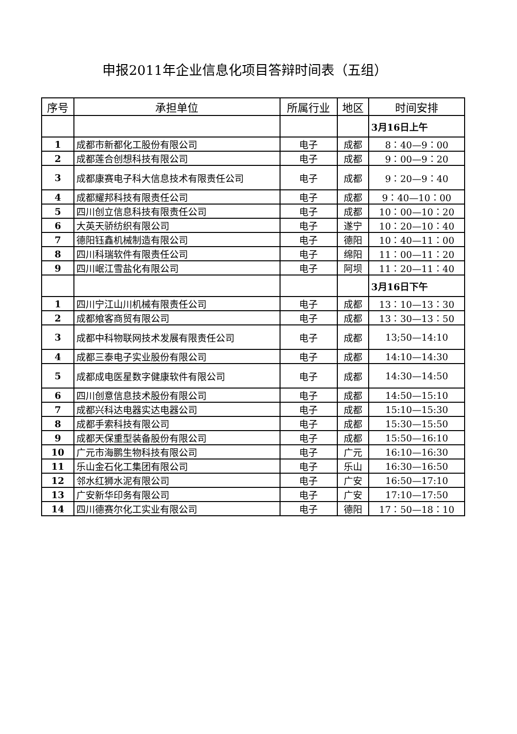申报2011年企业信息化项目答辩时间表（五组）
| 序号 | 承担单位 | 所属行业 | 地区 | 时间安排 |
| --- | --- | --- | --- | --- |
| | | | | 3月16日上午 |
| 1 | 成都市新都化工股份有限公司 | 电子 | 成都 | 8：40—9：00 |
| 2 | 成都莲合创想科技有限公司 | 电子 | 成都 | 9：00—9：20 |
| 3 | 成都康赛电子科大信息技术有限责任公司 | 电子 | 成都 | 9：20—9：40 |
| 4 | 成都耀邦科技有限责任公司 | 电子 | 成都 | 9：40—10：00 |
| 5 | 四川创立信息科技有限责任公司 | 电子 | 成都 | 10：00—10：20 |
| 6 | 大英天骄纺织有限公司 | 电子 | 遂宁 | 10：20—10：40 |
| 7 | 德阳钰鑫机械制造有限公司 | 电子 | 德阳 | 10：40—11：00 |
| 8 | 四川科瑞软件有限责任公司 | 电子 | 绵阳 | 11：00—11：20 |
| 9 | 四川岷江雪盐化有限公司 | 电子 | 阿坝 | 11：20—11：40 |
| | | | | 3月16日下午 |
| 1 | 四川宁江山川机械有限责任公司 | 电子 | 成都 | 13：10—13：30 |
| 2 | 成都飨客商贸有限公司 | 电子 | 成都 | 13：30—13：50 |
| 3 | 成都中科物联网技术发展有限责任公司 | 电子 | 成都 | 13;50—14:10 |
| 4 | 成都三泰电子实业股份有限公司 | 电子 | 成都 | 14:10—14:30 |
| 5 | 成都成电医星数字健康软件有限公司 | 电子 | 成都 | 14:30—14:50 |
| 6 | 四川创意信息技术股份有限公司 | 电子 | 成都 | 14:50—15:10 |
| 7 | 成都兴科达电器实达电器公司 | 电子 | 成都 | 15:10—15:30 |
| 8 | 成都手索科技有限公司 | 电子 | 成都 | 15:30—15:50 |
| 9 | 成都天保重型装备股份有限公司 | 电子 | 成都 | 15:50—16:10 |
| 10 | 广元市海鹏生物科技有限公司 | 电子 | 广元 | 16:10—16:30 |
| 11 | 乐山金石化工集团有限公司 | 电子 | 乐山 | 16:30—16:50 |
| 12 | 邻水红狮水泥有限公司 | 电子 | 广安 | 16:50—17:10 |
| 13 | 广安新华印务有限公司 | 电子 | 广安 | 17:10—17:50 |
| 14 | 四川德赛尔化工实业有限公司 | 电子 | 德阳 | 17：50—18：10 |